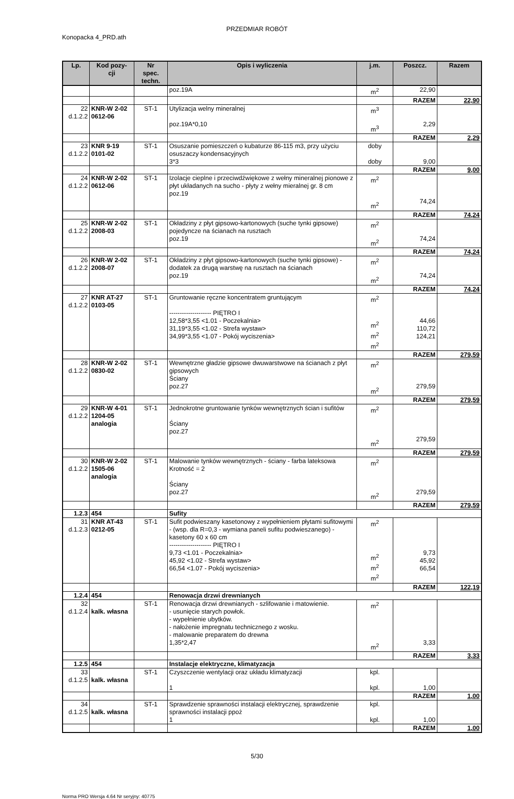PRZEDMIAR ROBÓT
Konopacka 4_PRD.ath
| Lp. | Kod pozy- cji | Nr spec. techn. | Opis i wyliczenia | j.m. | Poszcz. | Razem |
| --- | --- | --- | --- | --- | --- | --- |
| | | | poz.19A | m<sup>2</sup> | 22,90 | |
| | | | | | RAZEM | 22,90 |
| 22 d.1.2.2 | KNR-W 2-02 0612-06 | ST-1 | Utylizacja welny mineralnej poz.19A*0,10 | m<sup>3</sup> m<sup>3</sup> | 2,29 | |
| | | | | | RAZEM | 2,29 |
| 23 d.1.2.2 | KNR 9-19 0101-02 | ST-1 | Osuszanie pomieszczeń o kubaturze 86-115 m3, przy użyciu osuszaczy kondensacyjnych 3*3 | doby doby | 9,00 | |
| | | | | | RAZEM | 9,00 |
| 24 d.1.2.2 | KNR-W 2-02 0612-06 | ST-1 | Izolacje cieplne i przeciwdźwiękowe z wełny mineralnej pionowe z płyt układanych na sucho - płyty z wełny mieralnej gr. 8 cm poz.19 | m<sup>2</sup> m<sup>2</sup> | 74,24 | |
| | | | | | RAZEM | 74,24 |
| 25 d.1.2.2 | KNR-W 2-02 2008-03 | ST-1 | Okładziny z płyt gipsowo-kartonowych (suche tynki gipsowe) pojedyncze na ścianach na rusztach poz.19 | m<sup>2</sup> m<sup>2</sup> | 74,24 | |
| | | | | | RAZEM | 74,24 |
| 26 d.1.2.2 | KNR-W 2-02 2008-07 | ST-1 | Okładziny z płyt gipsowo-kartonowych (suche tynki gipsowe) - dodatek za drugą warstwę na rusztach na ścianach poz.19 | m<sup>2</sup> m<sup>2</sup> | 74,24 | |
| | | | | | RAZEM | 74,24 |
| 27 d.1.2.2 | KNR AT-27 0103-05 | ST-1 | Gruntowanie ręczne koncentratem gruntującym -------------------- PIĘTRO I 12,58*3,55 <1.01 - Poczekalnia> 31,19*3,55 <1.02 - Strefa wystaw> 34,99*3,55 <1.07 - Pokój wyciszenia> | m<sup>2</sup> m<sup>2</sup> m<sup>2</sup> m<sup>2</sup> | 44,66 110,72 124,21 | |
| | | | | | RAZEM | 279,59 |
| 28 d.1.2.2 | KNR-W 2-02 0830-02 | ST-1 | Wewnętrzne gładzie gipsowe dwuwarstwowe na ścianach z płyt gipsowych Ściany poz.27 | m<sup>2</sup> m<sup>2</sup> | 279,59 | |
| | | | | | RAZEM | 279,59 |
| 29 d.1.2.2 | KNR-W 4-01 1204-05 analogia | ST-1 | Jednokrotne gruntowanie tynków wewnętrznych ścian i sufitów Ściany poz.27 | m<sup>2</sup> m<sup>2</sup> | 279,59 | |
| | | | | | RAZEM | 279,59 |
| 30 d.1.2.2 | KNR-W 2-02 1505-06 analogia | ST-1 | Malowanie tynków wewnętrznych - ściany - farba lateksowa Krotność = 2 Ściany poz.27 | m<sup>2</sup> m<sup>2</sup> | 279,59 | |
| | | | | | RAZEM | 279,59 |
| 1.2.3 | 454 | | Sufity | | | |
| 31 d.1.2.3 | KNR AT-43 0212-05 | ST-1 | Sufit podwieszany kasetonowy z wypełnieniem płytami sufitowymi - (wsp. dla R=0,3 - wymiana paneli sufitu podwieszanego) - kasetony 60 x 60 cm -------------------- PIĘTRO I 9,73 <1.01 - Poczekalnia> 45,92 <1.02 - Strefa wystaw> 66,54 <1.07 - Pokój wyciszenia> | m<sup>2</sup> m<sup>2</sup> m<sup>2</sup> m<sup>2</sup> | 9,73 45,92 66,54 | |
| | | | | | RAZEM | 122,19 |
| 1.2.4 | 454 | | Renowacja drzwi drewnianych | | | |
| 32 d.1.2.4 | kalk. własna | ST-1 | Renowacja drzwi drewnianych - szlifowanie i matowienie. - usunięcie starych powłok. - wypełnienie ubytków. - nałożenie impregnatu technicznego z wosku. - malowanie preparatem do drewna 1,35*2,47 | m<sup>2</sup> m<sup>2</sup> | 3,33 | |
| | | | | | RAZEM | 3,33 |
| 1.2.5 | 454 | | Instalacje elektryczne, klimatyzacja | | | |
| 33 d.1.2.5 | kalk. własna | ST-1 | Czyszczenie wentylacji oraz układu klimatyzacji 1 | kpl. kpl. | 1,00 | |
| | | | | | RAZEM | 1,00 |
| 34 d.1.2.5 | kalk. własna | ST-1 | Sprawdzenie sprawności instalacji elektrycznej, sprawdzenie sprawności instalacji ppoż 1 | kpl. kpl. | 1,00 | |
| | | | | | RAZEM | 1,00 |
5/30
Norma PRO Wersja 4.64 Nr seryjny: 40775